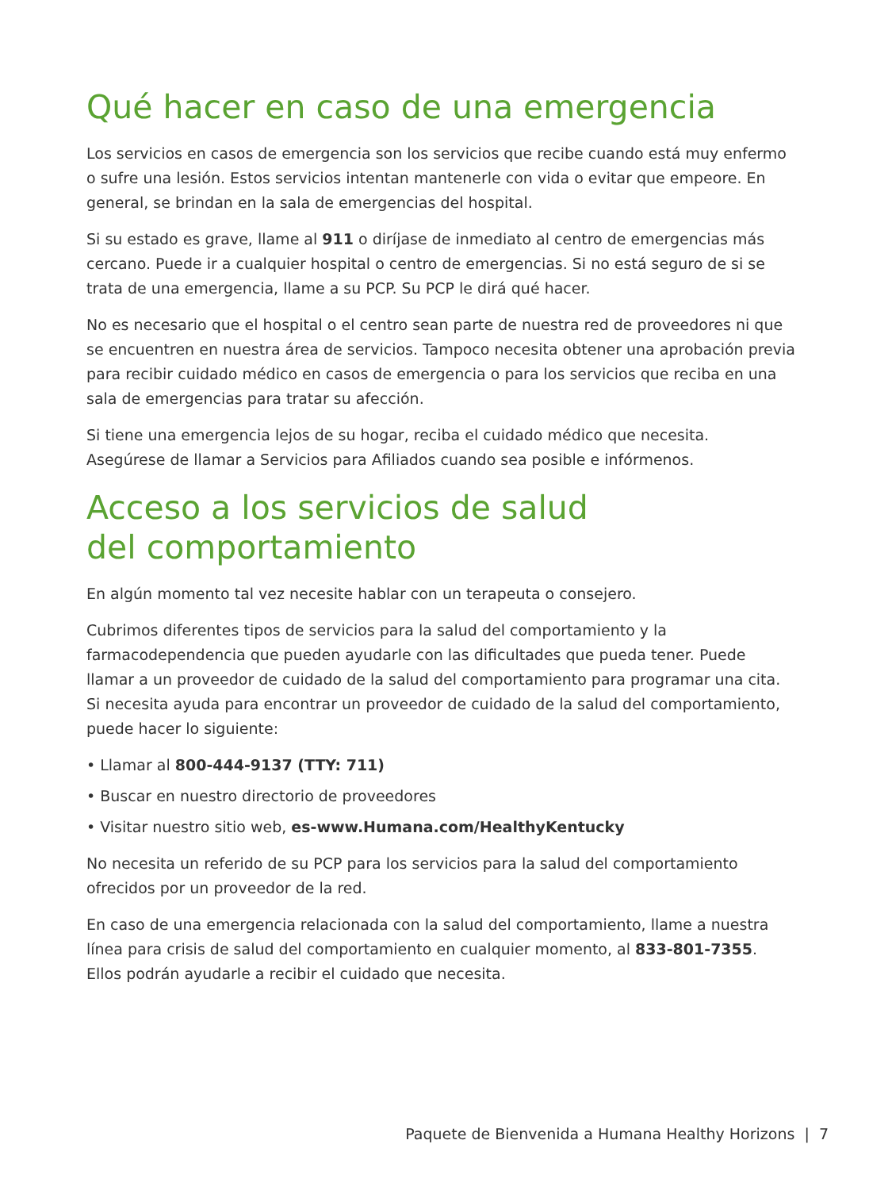Qué hacer en caso de una emergencia
Los servicios en casos de emergencia son los servicios que recibe cuando está muy enfermo o sufre una lesión. Estos servicios intentan mantenerle con vida o evitar que empeore. En general, se brindan en la sala de emergencias del hospital.
Si su estado es grave, llame al 911 o diríjase de inmediato al centro de emergencias más cercano. Puede ir a cualquier hospital o centro de emergencias. Si no está seguro de si se trata de una emergencia, llame a su PCP. Su PCP le dirá qué hacer.
No es necesario que el hospital o el centro sean parte de nuestra red de proveedores ni que se encuentren en nuestra área de servicios. Tampoco necesita obtener una aprobación previa para recibir cuidado médico en casos de emergencia o para los servicios que reciba en una sala de emergencias para tratar su afección.
Si tiene una emergencia lejos de su hogar, reciba el cuidado médico que necesita.
Asegúrese de llamar a Servicios para Afiliados cuando sea posible e infórmenos.
Acceso a los servicios de salud
del comportamiento
En algún momento tal vez necesite hablar con un terapeuta o consejero.
Cubrimos diferentes tipos de servicios para la salud del comportamiento y la farmacodependencia que pueden ayudarle con las dificultades que pueda tener. Puede llamar a un proveedor de cuidado de la salud del comportamiento para programar una cita.
Si necesita ayuda para encontrar un proveedor de cuidado de la salud del comportamiento, puede hacer lo siguiente:
• Llamar al 800-444-9137 (TTY: 711)
• Buscar en nuestro directorio de proveedores
• Visitar nuestro sitio web, es-www.Humana.com/HealthyKentucky
No necesita un referido de su PCP para los servicios para la salud del comportamiento ofrecidos por un proveedor de la red.
En caso de una emergencia relacionada con la salud del comportamiento, llame a nuestra línea para crisis de salud del comportamiento en cualquier momento, al 833-801-7355. Ellos podrán ayudarle a recibir el cuidado que necesita.
Paquete de Bienvenida a Humana Healthy Horizons | 7